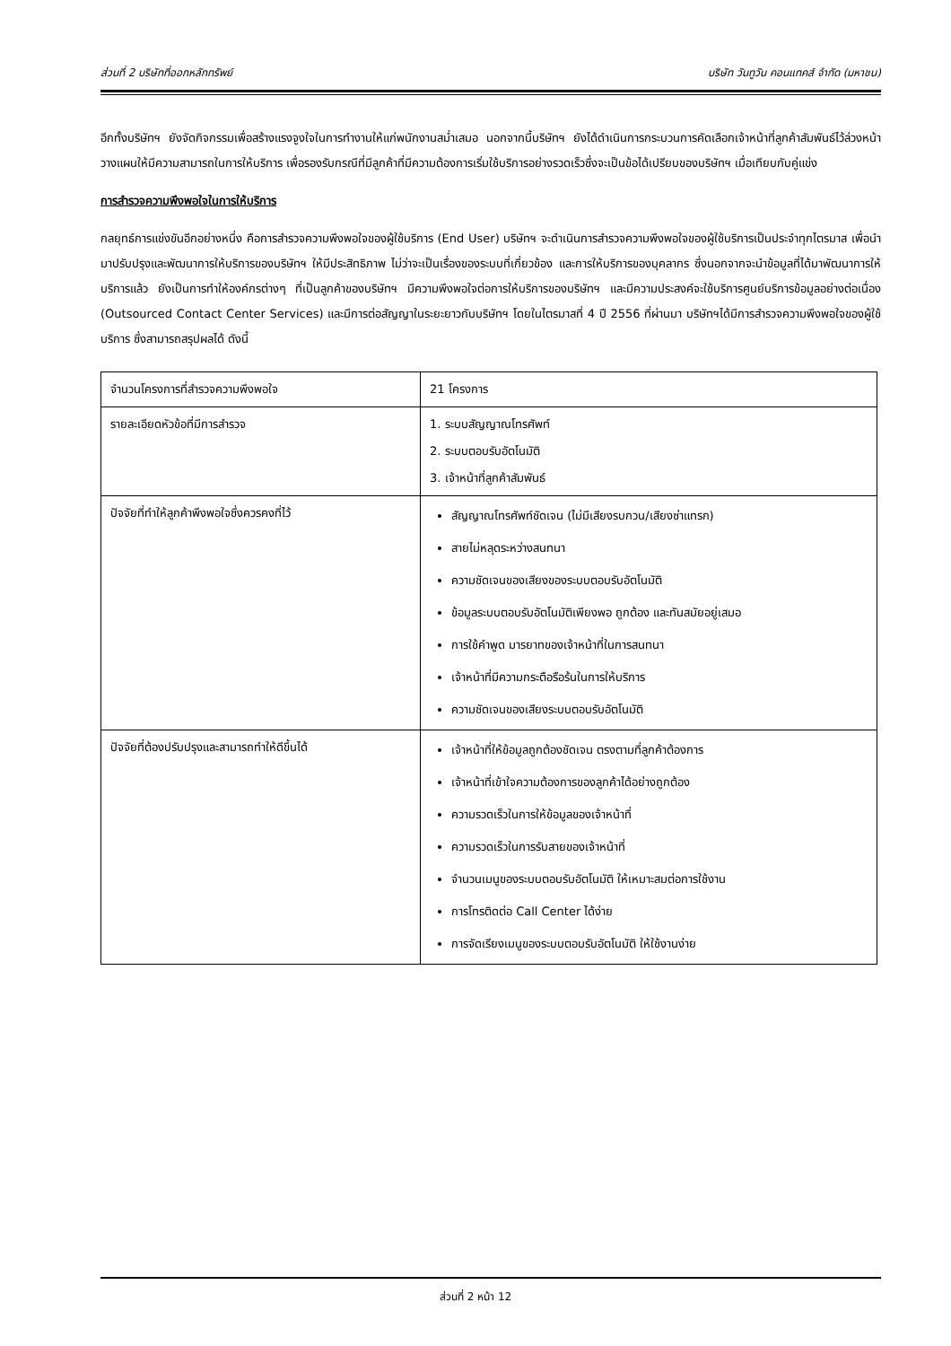ส่วนที่ 2 บริษัทที่ออกหลักทรัพย์ บริษัท วันทูวัน คอนแทคส์ จำกัด (มหาชน)
อีกทั้งบริษัทฯ ยังจัดกิจกรรมเพื่อสร้างแรงจูงใจในการทำงานให้แก่พนักงานสม่ำเสมอ นอกจากนี้บริษัทฯ ยังได้ดำเนินการกระบวนการคัดเลือกเจ้าหน้าที่ลูกค้าสัมพันธ์ไว้ล่วงหน้า วางแผนให้มีความสามารถในการให้บริการ เพื่อรองรับกรณีที่มีลูกค้าที่มีความต้องการเริ่มใช้บริการอย่างรวดเร็วซึ่งจะเป็นข้อได้เปรียบของบริษัทฯ เมื่อเทียบกับคู่แข่ง
การสำรวจความพึงพอใจในการให้บริการ
กลยุทธ์การแข่งขันอีกอย่างหนึ่ง คือการสำรวจความพึงพอใจของผู้ใช้บริการ (End User) บริษัทฯ จะดำเนินการสำรวจความพึงพอใจของผู้ใช้บริการเป็นประจำทุกไตรมาส เพื่อนำมาปรับปรุงและพัฒนาการให้บริการของบริษัทฯ ให้มีประสิทธิภาพ ไม่ว่าจะเป็นเรื่องของระบบที่เกี่ยวข้อง และการให้บริการของบุคลากร ซึ่งนอกจากจะนำข้อมูลที่ได้มาพัฒนาการให้บริการแล้ว ยังเป็นการทำให้องค์กรต่างๆ ที่เป็นลูกค้าของบริษัทฯ มีความพึงพอใจต่อการให้บริการของบริษัทฯ และมีความประสงค์จะใช้บริการศูนย์บริการข้อมูลอย่างต่อเนื่อง (Outsourced Contact Center Services) และมีการต่อสัญญาในระยะยาวกับบริษัทฯ โดยในไตรมาสที่ 4 ปี 2556 ที่ผ่านมา บริษัทฯได้มีการสำรวจความพึงพอใจของผู้ใช้บริการ ซึ่งสามารถสรุปผลได้ ดังนี้
| จำนวนโครงการที่สำรวจความพึงพอใจ | 21 โครงการ |
| รายละเอียดหัวข้อที่มีการสำรวจ | 1. ระบบสัญญาณโทรศัพท์ 2. ระบบตอบรับอัตโนมัติ 3. เจ้าหน้าที่ลูกค้าสัมพันธ์ |
| ปัจจัยที่ทำให้ลูกค้าพึงพอใจซึ่งควรคงที่ไว้ | สัญญาณโทรศัพท์ชัดเจน (ไม่มีเสียงรบกวน/เสียงซ่าแทรก) สายไม่หลุดระหว่างสนทนา ความชัดเจนของเสียงของระบบตอบรับอัตโนมัติ ข้อมูลระบบตอบรับอัตโนมัติเพียงพอ ถูกต้อง และทันสมัยอยู่เสมอ การใช้คำพูด มารยาทของเจ้าหน้าที่ในการสนทนา เจ้าหน้าที่มีความกระตือรือร้นในการให้บริการ ความชัดเจนของเสียงระบบตอบรับอัตโนมัติ |
| ปัจจัยที่ต้องปรับปรุงและสามารถทำให้ดีขึ้นได้ | เจ้าหน้าที่ให้ข้อมูลถูกต้องชัดเจน ตรงตามที่ลูกค้าต้องการ เจ้าหน้าที่เข้าใจความต้องการของลูกค้าได้อย่างถูกต้อง ความรวดเร็วในการให้ข้อมูลของเจ้าหน้าที่ ความรวดเร็วในการรับสายของเจ้าหน้าที่ จำนวนเมนูของระบบตอบรับอัตโนมัติ ให้เหมาะสมต่อการใช้งาน การโทรติดต่อ Call Center ได้ง่าย การจัดเรียงเมนูของระบบตอบรับอัตโนมัติ ให้ใช้งานง่าย |
ส่วนที่ 2 หน้า 12